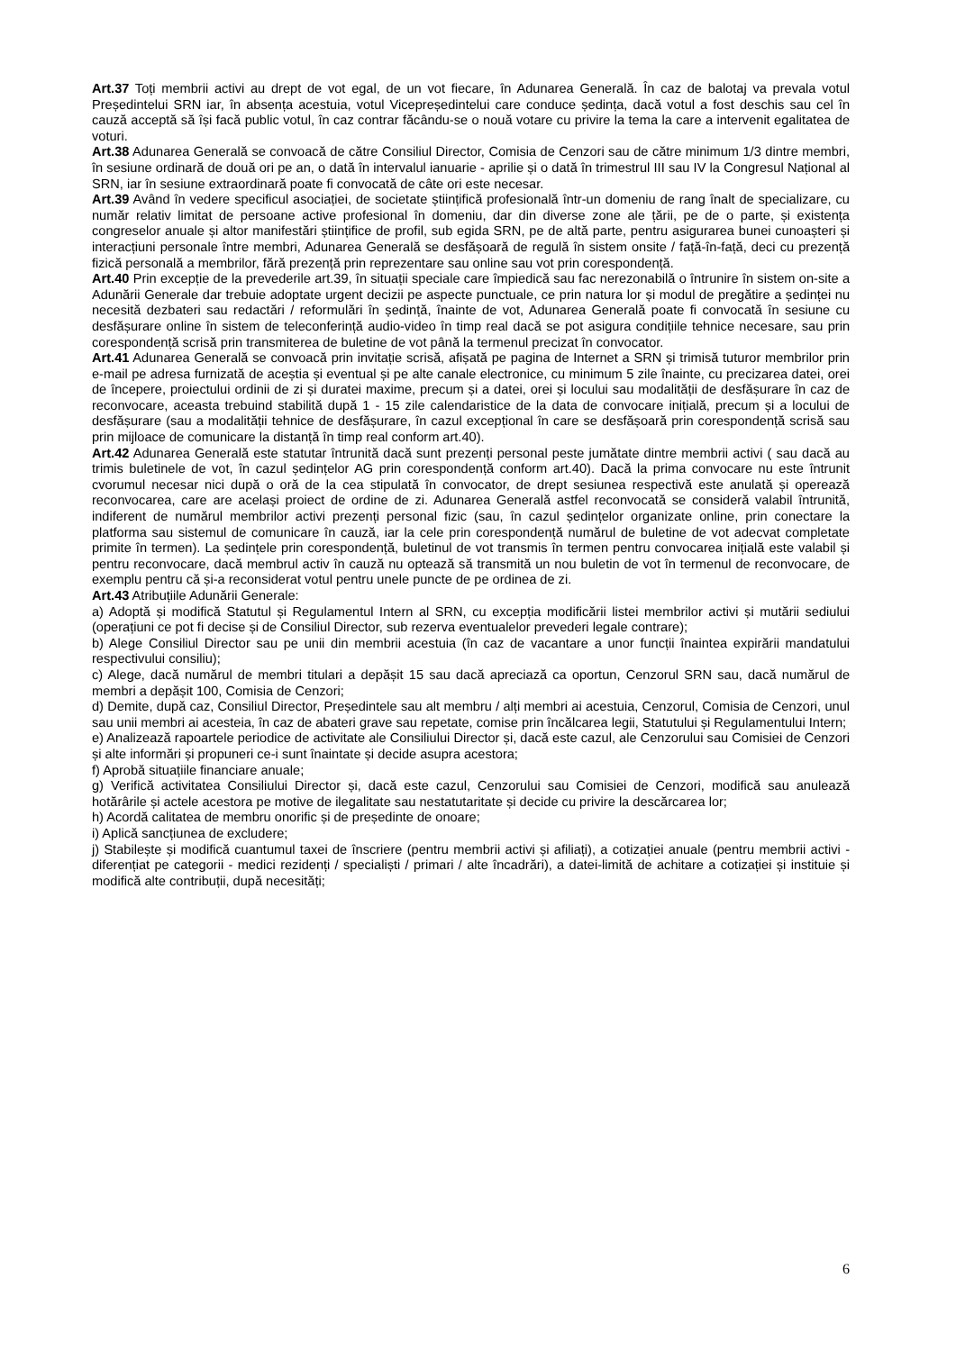Art.37 Toți membrii activi au drept de vot egal, de un vot fiecare, în Adunarea Generală. În caz de balotaj va prevala votul Președintelui SRN iar, în absența acestuia, votul Vicepreședintelui care conduce ședința, dacă votul a fost deschis sau cel în cauză acceptă să își facă public votul, în caz contrar făcându-se o nouă votare cu privire la tema la care a intervenit egalitatea de voturi.
Art.38 Adunarea Generală se convoacă de către Consiliul Director, Comisia de Cenzori sau de către minimum 1/3 dintre membri, în sesiune ordinară de două ori pe an, o dată în intervalul ianuarie - aprilie și o dată în trimestrul III sau IV la Congresul Național al SRN, iar în sesiune extraordinară poate fi convocată de câte ori este necesar.
Art.39 Având în vedere specificul asociației, de societate științifică profesională într-un domeniu de rang înalt de specializare, cu număr relativ limitat de persoane active profesional în domeniu, dar din diverse zone ale țării, pe de o parte, și existența congreselor anuale și altor manifestări științifice de profil, sub egida SRN, pe de altă parte, pentru asigurarea bunei cunoașteri și interacțiuni personale între membri, Adunarea Generală se desfășoară de regulă în sistem onsite / față-în-față, deci cu prezență fizică personală a membrilor, fără prezență prin reprezentare sau online sau vot prin corespondență.
Art.40 Prin excepție de la prevederile art.39, în situații speciale care împiedică sau fac nerezonabilă o întrunire în sistem on-site a Adunării Generale dar trebuie adoptate urgent decizii pe aspecte punctuale, ce prin natura lor și modul de pregătire a ședinței nu necesită dezbateri sau redactări / reformulări în ședință, înainte de vot, Adunarea Generală poate fi convocată în sesiune cu desfășurare online în sistem de teleconferință audio-video în timp real dacă se pot asigura condițiile tehnice necesare, sau prin corespondență scrisă prin transmiterea de buletine de vot până la termenul precizat în convocator.
Art.41 Adunarea Generală se convoacă prin invitație scrisă, afișată pe pagina de Internet a SRN și trimisă tuturor membrilor prin e-mail pe adresa furnizată de aceștia și eventual și pe alte canale electronice, cu minimum 5 zile înainte, cu precizarea datei, orei de începere, proiectului ordinii de zi și duratei maxime, precum și a datei, orei și locului sau modalității de desfășurare în caz de reconvocare, aceasta trebuind stabilită după 1 - 15 zile calendaristice de la data de convocare inițială, precum și a locului de desfășurare (sau a modalității tehnice de desfășurare, în cazul excepțional în care se desfășoară prin corespondență scrisă sau prin mijloace de comunicare la distanță în timp real conform art.40).
Art.42 Adunarea Generală este statutar întrunită dacă sunt prezenți personal peste jumătate dintre membrii activi ( sau dacă au trimis buletinele de vot, în cazul ședințelor AG prin corespondență conform art.40). Dacă la prima convocare nu este întrunit cvorumul necesar nici după o oră de la cea stipulată în convocator, de drept sesiunea respectivă este anulată și operează reconvocarea, care are același proiect de ordine de zi. Adunarea Generală astfel reconvocată se consideră valabil întrunită, indiferent de numărul membrilor activi prezenți personal fizic (sau, în cazul ședințelor organizate online, prin conectare la platforma sau sistemul de comunicare în cauză, iar la cele prin corespondență numărul de buletine de vot adecvat completate primite în termen). La ședințele prin corespondență, buletinul de vot transmis în termen pentru convocarea inițială este valabil și pentru reconvocare, dacă membrul activ în cauză nu optează să transmită un nou buletin de vot în termenul de reconvocare, de exemplu pentru că și-a reconsiderat votul pentru unele puncte de pe ordinea de zi.
Art.43 Atribuțiile Adunării Generale:
a) Adoptă și modifică Statutul și Regulamentul Intern al SRN, cu excepția modificării listei membrilor activi și mutării sediului (operațiuni ce pot fi decise și de Consiliul Director, sub rezerva eventualelor prevederi legale contrare);
b) Alege Consiliul Director sau pe unii din membrii acestuia (în caz de vacantare a unor funcții înaintea expirării mandatului respectivului consiliu);
c) Alege, dacă numărul de membri titulari a depășit 15 sau dacă apreciază ca oportun, Cenzorul SRN sau, dacă numărul de membri a depășit 100, Comisia de Cenzori;
d) Demite, după caz, Consiliul Director, Președintele sau alt membru / alți membri ai acestuia, Cenzorul, Comisia de Cenzori, unul sau unii membri ai acesteia, în caz de abateri grave sau repetate, comise prin încălcarea legii, Statutului și Regulamentului Intern;
e) Analizează rapoartele periodice de activitate ale Consiliului Director și, dacă este cazul, ale Cenzorului sau Comisiei de Cenzori și alte informări și propuneri ce-i sunt înaintate și decide asupra acestora;
f) Aprobă situațiile financiare anuale;
g) Verifică activitatea Consiliului Director și, dacă este cazul, Cenzorului sau Comisiei de Cenzori, modifică sau anulează hotărârile și actele acestora pe motive de ilegalitate sau nestatutaritate și decide cu privire la descărcarea lor;
h) Acordă calitatea de membru onorific și de președinte de onoare;
i) Aplică sancțiunea de excludere;
j) Stabilește și modifică cuantumul taxei de înscriere (pentru membrii activi și afiliați), a cotizației anuale (pentru membrii activi - diferențiat pe categorii - medici rezidenți / specialiști / primari / alte încadrări), a datei-limită de achitare a cotizației și instituie și modifică alte contribuții, după necesități;
6